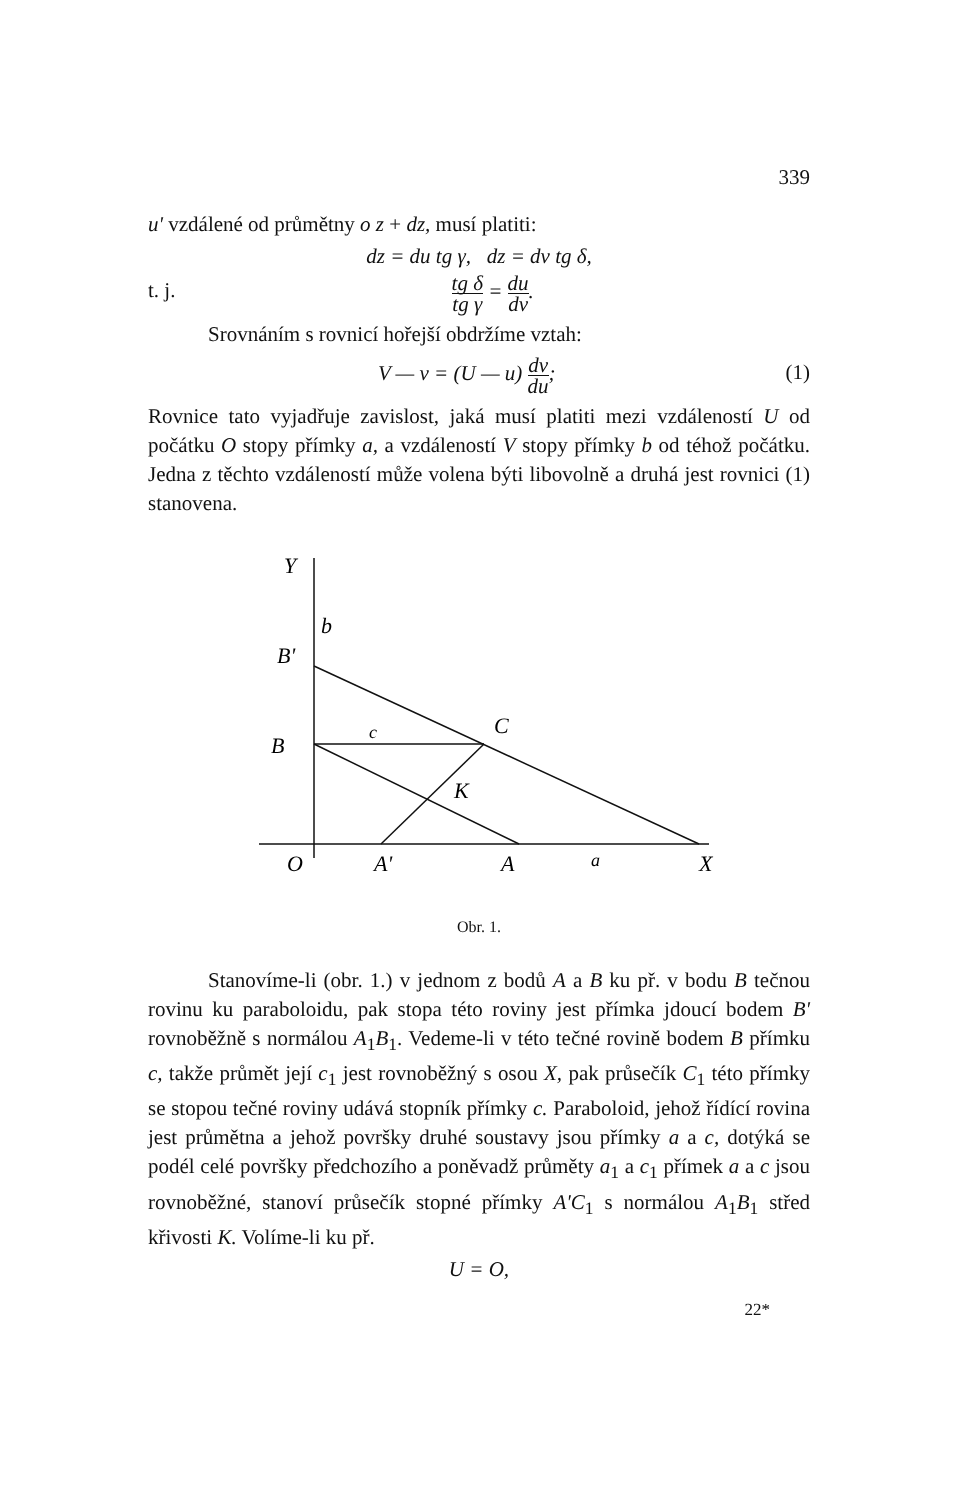339
u' vzdálené od průmětny o z + dz, musí platiti:
dz = du tg γ, dz = dv tg δ,
t. j. tg δ tg γ = du dv.
Srovnáním s rovnicí hořejší obdržíme vztah:
V — v = (U — u) dv du; (1)
Rovnice tato vyjadřuje zavislost, jaká musí platiti mezi vzdáleností U od počátku O stopy přímky a, a vzdáleností V stopy přímky b od téhož počátku. Jedna z těchto vzdáleností může volena býti libovolně a druhá jest rovnici (1) stanovena.
Y
b
B'
B
c
C
K
O
A'
A
a
X
Obr. 1.
Stanovíme-li (obr. 1.) v jednom z bodů A a B ku př. v bodu B tečnou rovinu ku paraboloidu, pak stopa této roviny jest přímka jdoucí bodem B' rovnoběžně s normálou A<sub>1</sub>B<sub>1</sub>. Vedeme-li v této tečné rovině bodem B přímku c, takže průmět její c<sub>1</sub> jest rovnoběžný s osou X, pak průsečík C<sub>1</sub> této přímky se stopou tečné roviny udává stopník přímky c. Paraboloid, jehož řídící rovina jest průmětna a jehož površky druhé soustavy jsou přímky a a c, dotýká se podél celé površky předchozího a poněvadž průměty a<sub>1</sub> a c<sub>1</sub> přímek a a c jsou rovnoběžné, stanoví průsečík stopné přímky A'C<sub>1</sub> s normálou A<sub>1</sub>B<sub>1</sub> střed křivosti K. Volíme-li ku př.
U = O,
22*